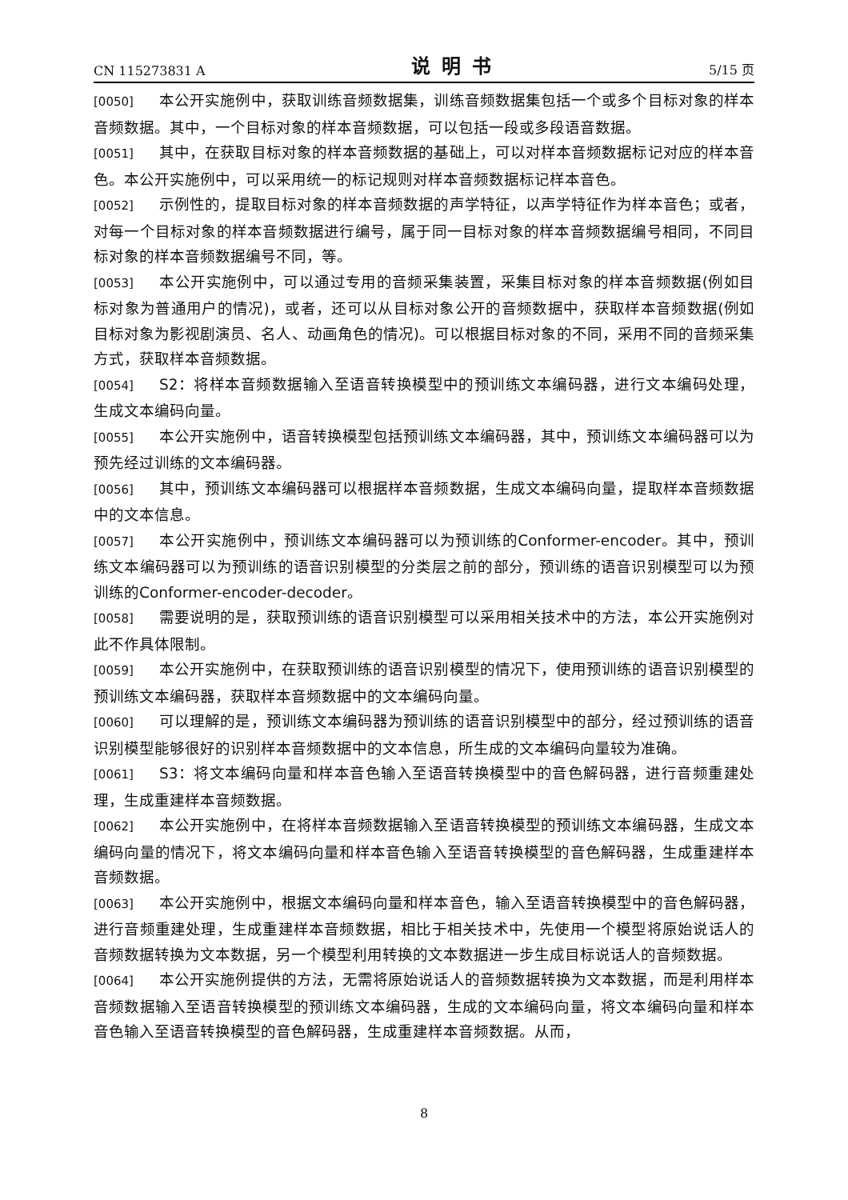CN 115273831 A 说明书 5/15 页
[0050] 本公开实施例中，获取训练音频数据集，训练音频数据集包括一个或多个目标对象的样本音频数据。其中，一个目标对象的样本音频数据，可以包括一段或多段语音数据。
[0051] 其中，在获取目标对象的样本音频数据的基础上，可以对样本音频数据标记对应的样本音色。本公开实施例中，可以采用统一的标记规则对样本音频数据标记样本音色。
[0052] 示例性的，提取目标对象的样本音频数据的声学特征，以声学特征作为样本音色；或者，对每一个目标对象的样本音频数据进行编号，属于同一目标对象的样本音频数据编号相同，不同目标对象的样本音频数据编号不同，等。
[0053] 本公开实施例中，可以通过专用的音频采集装置，采集目标对象的样本音频数据(例如目标对象为普通用户的情况)，或者，还可以从目标对象公开的音频数据中，获取样本音频数据(例如目标对象为影视剧演员、名人、动画角色的情况)。可以根据目标对象的不同，采用不同的音频采集方式，获取样本音频数据。
[0054] S2：将样本音频数据输入至语音转换模型中的预训练文本编码器，进行文本编码处理，生成文本编码向量。
[0055] 本公开实施例中，语音转换模型包括预训练文本编码器，其中，预训练文本编码器可以为预先经过训练的文本编码器。
[0056] 其中，预训练文本编码器可以根据样本音频数据，生成文本编码向量，提取样本音频数据中的文本信息。
[0057] 本公开实施例中，预训练文本编码器可以为预训练的Conformer-encoder。其中，预训练文本编码器可以为预训练的语音识别模型的分类层之前的部分，预训练的语音识别模型可以为预训练的Conformer-encoder-decoder。
[0058] 需要说明的是，获取预训练的语音识别模型可以采用相关技术中的方法，本公开实施例对此不作具体限制。
[0059] 本公开实施例中，在获取预训练的语音识别模型的情况下，使用预训练的语音识别模型的预训练文本编码器，获取样本音频数据中的文本编码向量。
[0060] 可以理解的是，预训练文本编码器为预训练的语音识别模型中的部分，经过预训练的语音识别模型能够很好的识别样本音频数据中的文本信息，所生成的文本编码向量较为准确。
[0061] S3：将文本编码向量和样本音色输入至语音转换模型中的音色解码器，进行音频重建处理，生成重建样本音频数据。
[0062] 本公开实施例中，在将样本音频数据输入至语音转换模型的预训练文本编码器，生成文本编码向量的情况下，将文本编码向量和样本音色输入至语音转换模型的音色解码器，生成重建样本音频数据。
[0063] 本公开实施例中，根据文本编码向量和样本音色，输入至语音转换模型中的音色解码器，进行音频重建处理，生成重建样本音频数据，相比于相关技术中，先使用一个模型将原始说话人的音频数据转换为文本数据，另一个模型利用转换的文本数据进一步生成目标说话人的音频数据。
[0064] 本公开实施例提供的方法，无需将原始说话人的音频数据转换为文本数据，而是利用样本音频数据输入至语音转换模型的预训练文本编码器，生成的文本编码向量，将文本编码向量和样本音色输入至语音转换模型的音色解码器，生成重建样本音频数据。从而，
8